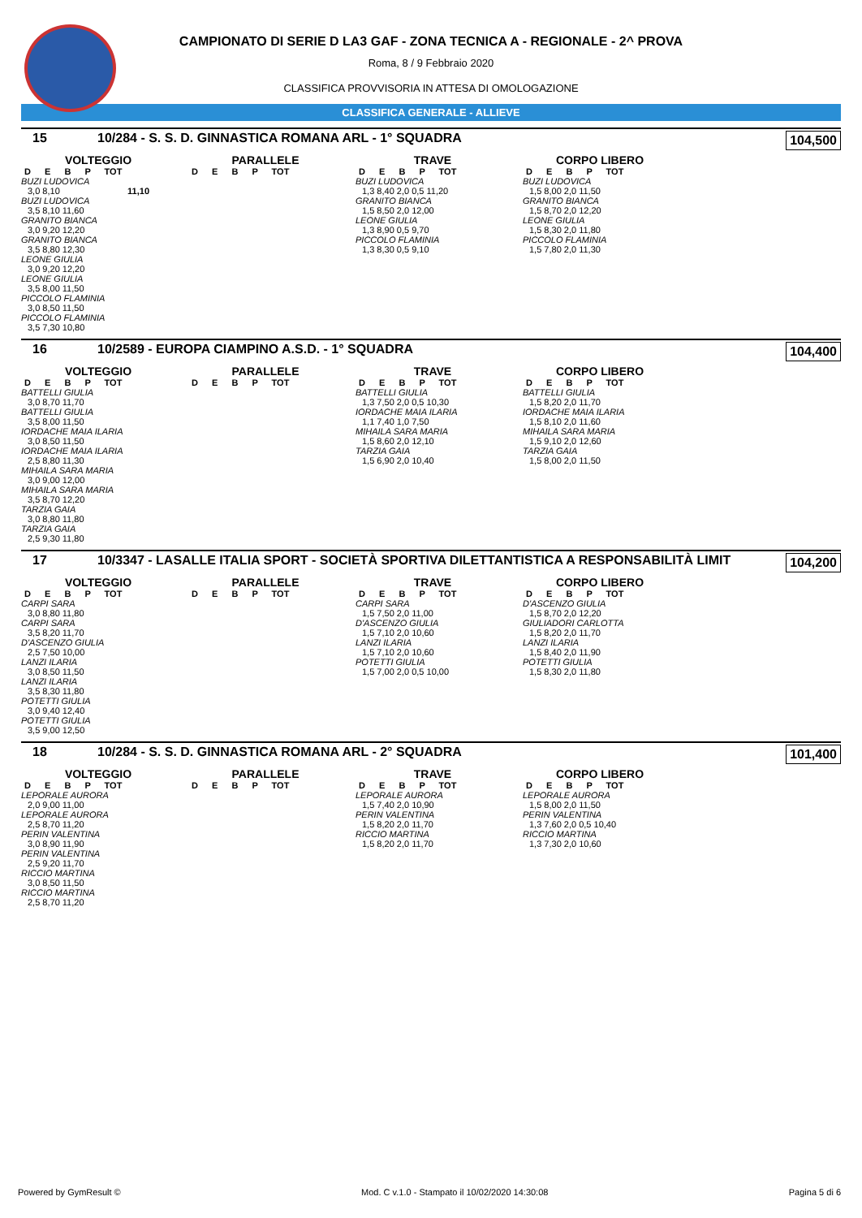CAMPIONATO DI SERIE D LA3 GAF - ZONA TECNICA A - REGIONALE - 2^ PROVA
Roma, 8 / 9 Febbraio 2020
CLASSIFICA PROVVISORIA IN ATTESA DI OMOLOGAZIONE
CLASSIFICA GENERALE - ALLIEVE
15 10/284 - S. S. D. GINNASTICA ROMANA ARL - 1° SQUADRA 104,500
VOLTEGGIO
D E B P TOT
BUZI LUDOVICA
3,0 8,10 11,10
BUZI LUDOVICA
3,5 8,10 11,60
GRANITO BIANCA
3,0 9,20 12,20
GRANITO BIANCA
3,5 8,80 12,30
LEONE GIULIA
3,0 9,20 12,20
LEONE GIULIA
3,5 8,00 11,50
PICCOLO FLAMINIA
3,0 8,50 11,50
PICCOLO FLAMINIA
3,5 7,30 10,80
PARALLELE
D E B P TOT
TRAVE
D E B P TOT
BUZI LUDOVICA
1,3 8,40 2,0 0,5 11,20
GRANITO BIANCA
1,5 8,50 2,0 12,00
LEONE GIULIA
1,3 8,90 0,5 9,70
PICCOLO FLAMINIA
1,3 8,30 0,5 9,10
CORPO LIBERO
D E B P TOT
BUZI LUDOVICA
1,5 8,00 2,0 11,50
GRANITO BIANCA
1,5 8,70 2,0 12,20
LEONE GIULIA
1,5 8,30 2,0 11,80
PICCOLO FLAMINIA
1,5 7,80 2,0 11,30
16 10/2589 - EUROPA CIAMPINO A.S.D. - 1° SQUADRA 104,400
VOLTEGGIO
D E B P TOT
BATTELLI GIULIA
3,0 8,70 11,70
BATTELLI GIULIA
3,5 8,00 11,50
IORDACHE MAIA ILARIA
3,0 8,50 11,50
IORDACHE MAIA ILARIA
2,5 8,80 11,30
MIHAILA SARA MARIA
3,0 9,00 12,00
MIHAILA SARA MARIA
3,5 8,70 12,20
TARZIA GAIA
3,0 8,80 11,80
TARZIA GAIA
2,5 9,30 11,80
PARALLELE
D E B P TOT
TRAVE
D E B P TOT
BATTELLI GIULIA
1,3 7,50 2,0 0,5 10,30
IORDACHE MAIA ILARIA
1,1 7,40 1,0 7,50
MIHAILA SARA MARIA
1,5 8,60 2,0 12,10
TARZIA GAIA
1,5 6,90 2,0 10,40
CORPO LIBERO
D E B P TOT
BATTELLI GIULIA
1,5 8,20 2,0 11,70
IORDACHE MAIA ILARIA
1,5 8,10 2,0 11,60
MIHAILA SARA MARIA
1,5 9,10 2,0 12,60
TARZIA GAIA
1,5 8,00 2,0 11,50
17 10/3347 - LASALLE ITALIA SPORT - SOCIETÀ SPORTIVA DILETTANTISTICA A RESPONSABILITÀ LIMIT 104,200
VOLTEGGIO
D E B P TOT
CARPI SARA
3,0 8,80 11,80
CARPI SARA
3,5 8,20 11,70
D'ASCENZO GIULIA
2,5 7,50 10,00
LANZI ILARIA
3,0 8,50 11,50
LANZI ILARIA
3,5 8,30 11,80
POTETTI GIULIA
3,0 9,40 12,40
POTETTI GIULIA
3,5 9,00 12,50
PARALLELE
D E B P TOT
TRAVE
D E B P TOT
CARPI SARA
1,5 7,50 2,0 11,00
D'ASCENZO GIULIA
1,5 7,10 2,0 10,60
LANZI ILARIA
1,5 7,10 2,0 10,60
POTETTI GIULIA
1,5 7,00 2,0 0,5 10,00
CORPO LIBERO
D E B P TOT
D'ASCENZO GIULIA
1,5 8,70 2,0 12,20
GIULIADORI CARLOTTA
1,5 8,20 2,0 11,70
LANZI ILARIA
1,5 8,40 2,0 11,90
POTETTI GIULIA
1,5 8,30 2,0 11,80
18 10/284 - S. S. D. GINNASTICA ROMANA ARL - 2° SQUADRA 101,400
VOLTEGGIO
D E B P TOT
LEPORALE AURORA
2,0 9,00 11,00
LEPORALE AURORA
2,5 8,70 11,20
PERIN VALENTINA
3,0 8,90 11,90
PERIN VALENTINA
2,5 9,20 11,70
RICCIO MARTINA
3,0 8,50 11,50
RICCIO MARTINA
2,5 8,70 11,20
PARALLELE
D E B P TOT
TRAVE
D E B P TOT
LEPORALE AURORA
1,5 7,40 2,0 10,90
PERIN VALENTINA
1,5 8,20 2,0 11,70
RICCIO MARTINA
1,5 8,20 2,0 11,70
CORPO LIBERO
D E B P TOT
LEPORALE AURORA
1,5 8,00 2,0 11,50
PERIN VALENTINA
1,3 7,60 2,0 0,5 10,40
RICCIO MARTINA
1,3 7,30 2,0 10,60
Powered by GymResult © Mod. C v.1.0 - Stampato il 10/02/2020 14:30:08 Pagina 5 di 6